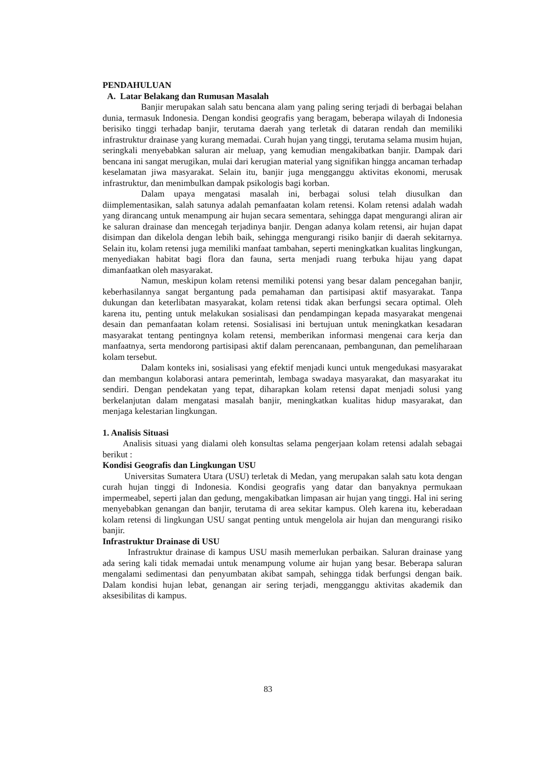PENDAHULUAN
A. Latar Belakang dan Rumusan Masalah
Banjir merupakan salah satu bencana alam yang paling sering terjadi di berbagai belahan dunia, termasuk Indonesia. Dengan kondisi geografis yang beragam, beberapa wilayah di Indonesia berisiko tinggi terhadap banjir, terutama daerah yang terletak di dataran rendah dan memiliki infrastruktur drainase yang kurang memadai. Curah hujan yang tinggi, terutama selama musim hujan, seringkali menyebabkan saluran air meluap, yang kemudian mengakibatkan banjir. Dampak dari bencana ini sangat merugikan, mulai dari kerugian material yang signifikan hingga ancaman terhadap keselamatan jiwa masyarakat. Selain itu, banjir juga mengganggu aktivitas ekonomi, merusak infrastruktur, dan menimbulkan dampak psikologis bagi korban.
Dalam upaya mengatasi masalah ini, berbagai solusi telah diusulkan dan diimplementasikan, salah satunya adalah pemanfaatan kolam retensi. Kolam retensi adalah wadah yang dirancang untuk menampung air hujan secara sementara, sehingga dapat mengurangi aliran air ke saluran drainase dan mencegah terjadinya banjir. Dengan adanya kolam retensi, air hujan dapat disimpan dan dikelola dengan lebih baik, sehingga mengurangi risiko banjir di daerah sekitarnya. Selain itu, kolam retensi juga memiliki manfaat tambahan, seperti meningkatkan kualitas lingkungan, menyediakan habitat bagi flora dan fauna, serta menjadi ruang terbuka hijau yang dapat dimanfaatkan oleh masyarakat.
Namun, meskipun kolam retensi memiliki potensi yang besar dalam pencegahan banjir, keberhasilannya sangat bergantung pada pemahaman dan partisipasi aktif masyarakat. Tanpa dukungan dan keterlibatan masyarakat, kolam retensi tidak akan berfungsi secara optimal. Oleh karena itu, penting untuk melakukan sosialisasi dan pendampingan kepada masyarakat mengenai desain dan pemanfaatan kolam retensi. Sosialisasi ini bertujuan untuk meningkatkan kesadaran masyarakat tentang pentingnya kolam retensi, memberikan informasi mengenai cara kerja dan manfaatnya, serta mendorong partisipasi aktif dalam perencanaan, pembangunan, dan pemeliharaan kolam tersebut.
Dalam konteks ini, sosialisasi yang efektif menjadi kunci untuk mengedukasi masyarakat dan membangun kolaborasi antara pemerintah, lembaga swadaya masyarakat, dan masyarakat itu sendiri. Dengan pendekatan yang tepat, diharapkan kolam retensi dapat menjadi solusi yang berkelanjutan dalam mengatasi masalah banjir, meningkatkan kualitas hidup masyarakat, dan menjaga kelestarian lingkungan.
1. Analisis Situasi
Analisis situasi yang dialami oleh konsultas selama pengerjaan kolam retensi adalah sebagai berikut :
Kondisi Geografis dan Lingkungan USU
Universitas Sumatera Utara (USU) terletak di Medan, yang merupakan salah satu kota dengan curah hujan tinggi di Indonesia. Kondisi geografis yang datar dan banyaknya permukaan impermeabel, seperti jalan dan gedung, mengakibatkan limpasan air hujan yang tinggi. Hal ini sering menyebabkan genangan dan banjir, terutama di area sekitar kampus. Oleh karena itu, keberadaan kolam retensi di lingkungan USU sangat penting untuk mengelola air hujan dan mengurangi risiko banjir.
Infrastruktur Drainase di USU
Infrastruktur drainase di kampus USU masih memerlukan perbaikan. Saluran drainase yang ada sering kali tidak memadai untuk menampung volume air hujan yang besar. Beberapa saluran mengalami sedimentasi dan penyumbatan akibat sampah, sehingga tidak berfungsi dengan baik. Dalam kondisi hujan lebat, genangan air sering terjadi, mengganggu aktivitas akademik dan aksesibilitas di kampus.
83